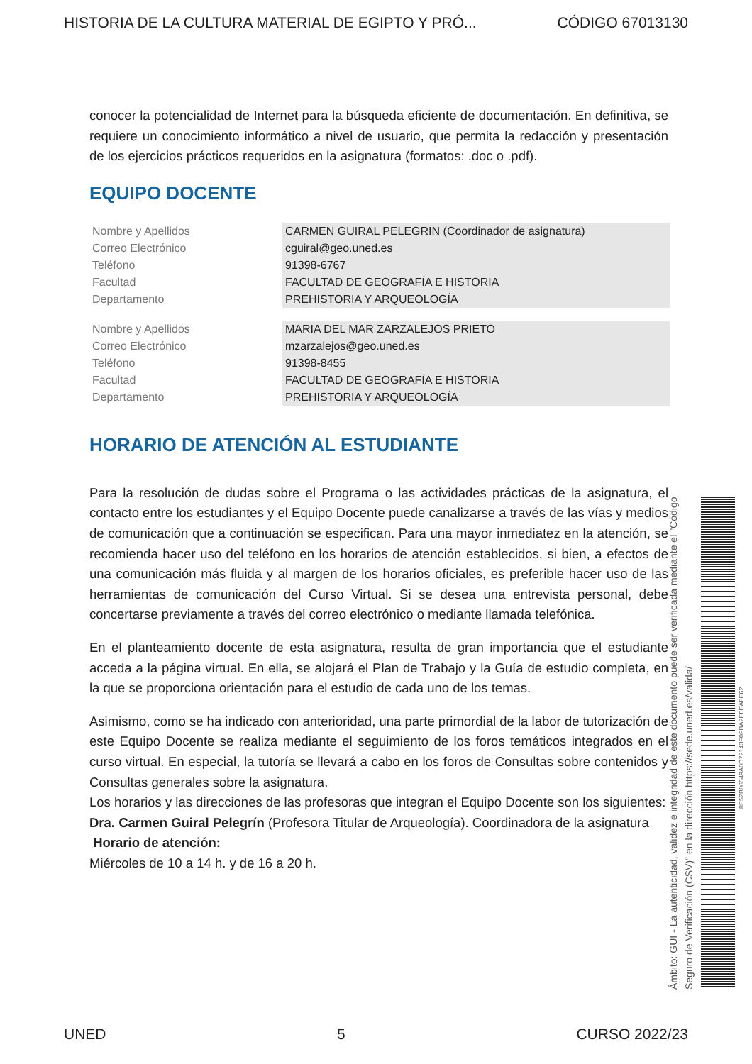HISTORIA DE LA CULTURA MATERIAL DE EGIPTO Y PRÓ... CÓDIGO 67013130
conocer la potencialidad de Internet para la búsqueda eficiente de documentación. En definitiva, se requiere un conocimiento informático a nivel de usuario, que permita la redacción y presentación de los ejercicios prácticos requeridos en la asignatura (formatos: .doc o .pdf).
EQUIPO DOCENTE
| Nombre y Apellidos | CARMEN GUIRAL PELEGRIN (Coordinador de asignatura) |
| Correo Electrónico | cguiral@geo.uned.es |
| Teléfono | 91398-6767 |
| Facultad | FACULTAD DE GEOGRAFÍA E HISTORIA |
| Departamento | PREHISTORIA Y ARQUEOLOGÍA |
| Nombre y Apellidos | MARIA DEL MAR ZARZALEJOS PRIETO |
| Correo Electrónico | mzarzalejos@geo.uned.es |
| Teléfono | 91398-8455 |
| Facultad | FACULTAD DE GEOGRAFÍA E HISTORIA |
| Departamento | PREHISTORIA Y ARQUEOLOGÍA |
HORARIO DE ATENCIÓN AL ESTUDIANTE
Para la resolución de dudas sobre el Programa o las actividades prácticas de la asignatura, el contacto entre los estudiantes y el Equipo Docente puede canalizarse a través de las vías y medios de comunicación que a continuación se especifican. Para una mayor inmediatez en la atención, se recomienda hacer uso del teléfono en los horarios de atención establecidos, si bien, a efectos de una comunicación más fluida y al margen de los horarios oficiales, es preferible hacer uso de las herramientas de comunicación del Curso Virtual. Si se desea una entrevista personal, debe concertarse previamente a través del correo electrónico o mediante llamada telefónica.
En el planteamiento docente de esta asignatura, resulta de gran importancia que el estudiante acceda a la página virtual. En ella, se alojará el Plan de Trabajo y la Guía de estudio completa, en la que se proporciona orientación para el estudio de cada uno de los temas.
Asimismo, como se ha indicado con anterioridad, una parte primordial de la labor de tutorización de este Equipo Docente se realiza mediante el seguimiento de los foros temáticos integrados en el curso virtual. En especial, la tutoría se llevará a cabo en los foros de Consultas sobre contenidos y Consultas generales sobre la asignatura.
Los horarios y las direcciones de las profesoras que integran el Equipo Docente son los siguientes:
Dra. Carmen Guiral Pelegrín (Profesora Titular de Arqueología). Coordinadora de la asignatura
Horario de atención:
Miércoles de 10 a 14 h. y de 16 a 20 h.
Ámbito: GUI - La autenticidad, validez e integridad de este documento puede ser verificada mediante el "Código Seguro de Verificación (CSV)" en la dirección https://sede.uned.es/valida/
8E52B06549A0D72143F0FBA2E0EA8E62
UNED 5 CURSO 2022/23